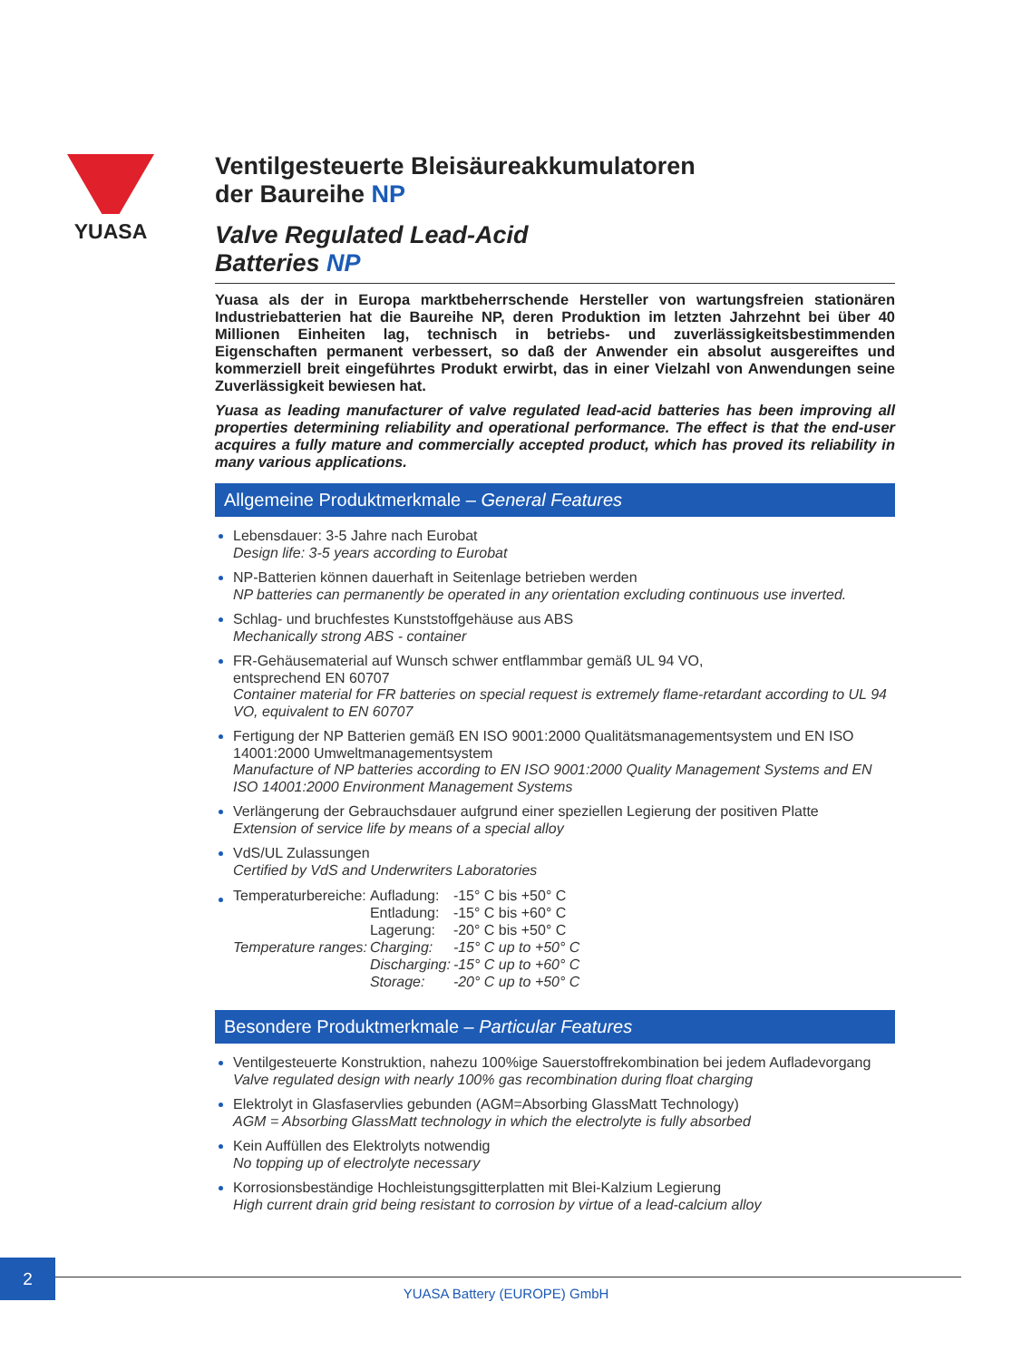YUASA
Ventilgesteuerte Bleisäureakkumulatoren
der Baureihe NP
Valve Regulated Lead-Acid
Batteries NP
Yuasa als der in Europa marktbeherrschende Hersteller von wartungsfreien stationären Industriebatterien hat die Baureihe NP, deren Produktion im letzten Jahrzehnt bei über 40 Millionen Einheiten lag, technisch in betriebs- und zuverlässigkeitsbestimmenden Eigenschaften permanent verbessert, so daß der Anwender ein absolut ausgereiftes und kommerziell breit eingeführtes Produkt erwirbt, das in einer Vielzahl von Anwendungen seine Zuverlässigkeit bewiesen hat.
Yuasa as leading manufacturer of valve regulated lead-acid batteries has been improving all properties determining reliability and operational performance. The effect is that the end-user acquires a fully mature and commercially accepted product, which has proved its reliability in many various applications.
Allgemeine Produktmerkmale – General Features
Lebensdauer: 3-5 Jahre nach Eurobat
Design life: 3-5 years according to Eurobat
NP-Batterien können dauerhaft in Seitenlage betrieben werden
NP batteries can permanently be operated in any orientation excluding continuous use inverted.
Schlag- und bruchfestes Kunststoffgehäuse aus ABS
Mechanically strong ABS - container
FR-Gehäusematerial auf Wunsch schwer entflammbar gemäß UL 94 VO,
entsprechend EN 60707
Container material for FR batteries on special request is extremely flame-retardant according to UL 94 VO, equivalent to EN 60707
Fertigung der NP Batterien gemäß EN ISO 9001:2000 Qualitätsmanagementsystem und EN ISO 14001:2000 Umweltmanagementsystem
Manufacture of NP batteries according to EN ISO 9001:2000 Quality Management Systems and EN ISO 14001:2000 Environment Management Systems
Verlängerung der Gebrauchsdauer aufgrund einer speziellen Legierung der positiven Platte
Extension of service life by means of a special alloy
VdS/UL Zulassungen
Certified by VdS and Underwriters Laboratories
| Temperaturbereiche: | Aufladung: | -15° C bis +50° C |
| | Entladung: | -15° C bis +60° C |
| | Lagerung: | -20° C bis +50° C |
| Temperature ranges: | Charging: | -15° C up to +50° C |
| | Discharging: | -15° C up to +60° C |
| | Storage: | -20° C up to +50° C |
Besondere Produktmerkmale – Particular Features
Ventilgesteuerte Konstruktion, nahezu 100%ige Sauerstoffrekombination bei jedem Aufladevorgang
Valve regulated design with nearly 100% gas recombination during float charging
Elektrolyt in Glasfaservlies gebunden (AGM=Absorbing GlassMatt Technology)
AGM = Absorbing GlassMatt technology in which the electrolyte is fully absorbed
Kein Auffüllen des Elektrolyts notwendig
No topping up of electrolyte necessary
Korrosionsbeständige Hochleistungsgitterplatten mit Blei-Kalzium Legierung
High current drain grid being resistant to corrosion by virtue of a lead-calcium alloy
2
YUASA Battery (EUROPE) GmbH